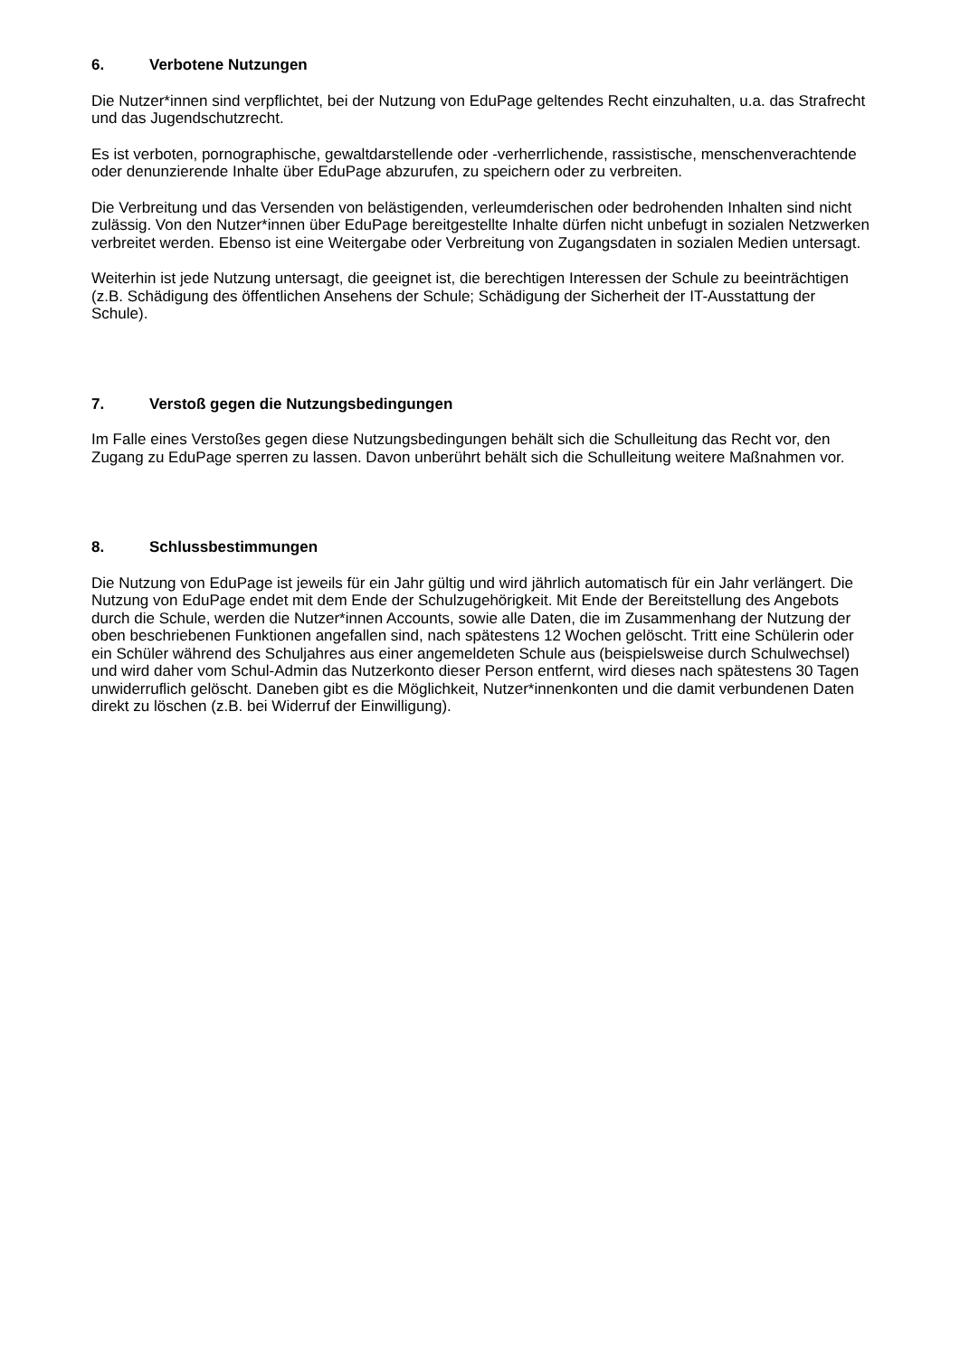6. Verbotene Nutzungen
Die Nutzer*innen sind verpflichtet, bei der Nutzung von EduPage geltendes Recht einzuhalten, u.a. das Strafrecht und das Jugendschutzrecht.
Es ist verboten, pornographische, gewaltdarstellende oder -verherrlichende, rassistische, menschenverachtende oder denunzierende Inhalte über EduPage abzurufen, zu speichern oder zu verbreiten.
Die Verbreitung und das Versenden von belästigenden, verleumderischen oder bedrohenden Inhalten sind nicht zulässig. Von den Nutzer*innen über EduPage bereitgestellte Inhalte dürfen nicht unbefugt in sozialen Netzwerken verbreitet werden. Ebenso ist eine Weitergabe oder Verbreitung von Zugangsdaten in sozialen Medien untersagt.
Weiterhin ist jede Nutzung untersagt, die geeignet ist, die berechtigen Interessen der Schule zu beeinträchtigen (z.B. Schädigung des öffentlichen Ansehens der Schule; Schädigung der Sicherheit der IT-Ausstattung der Schule).
7. Verstoß gegen die Nutzungsbedingungen
Im Falle eines Verstoßes gegen diese Nutzungsbedingungen behält sich die Schulleitung das Recht vor, den Zugang zu EduPage sperren zu lassen. Davon unberührt behält sich die Schulleitung weitere Maßnahmen vor.
8. Schlussbestimmungen
Die Nutzung von EduPage ist jeweils für ein Jahr gültig und wird jährlich automatisch für ein Jahr verlängert. Die Nutzung von EduPage endet mit dem Ende der Schulzugehörigkeit. Mit Ende der Bereitstellung des Angebots durch die Schule, werden die Nutzer*innen Accounts, sowie alle Daten, die im Zusammenhang der Nutzung der oben beschriebenen Funktionen angefallen sind, nach spätestens 12 Wochen gelöscht. Tritt eine Schülerin oder ein Schüler während des Schuljahres aus einer angemeldeten Schule aus (beispielsweise durch Schulwechsel) und wird daher vom Schul-Admin das Nutzerkonto dieser Person entfernt, wird dieses nach spätestens 30 Tagen unwiderruflich gelöscht. Daneben gibt es die Möglichkeit, Nutzer*innenkonten und die damit verbundenen Daten direkt zu löschen (z.B. bei Widerruf der Einwilligung).